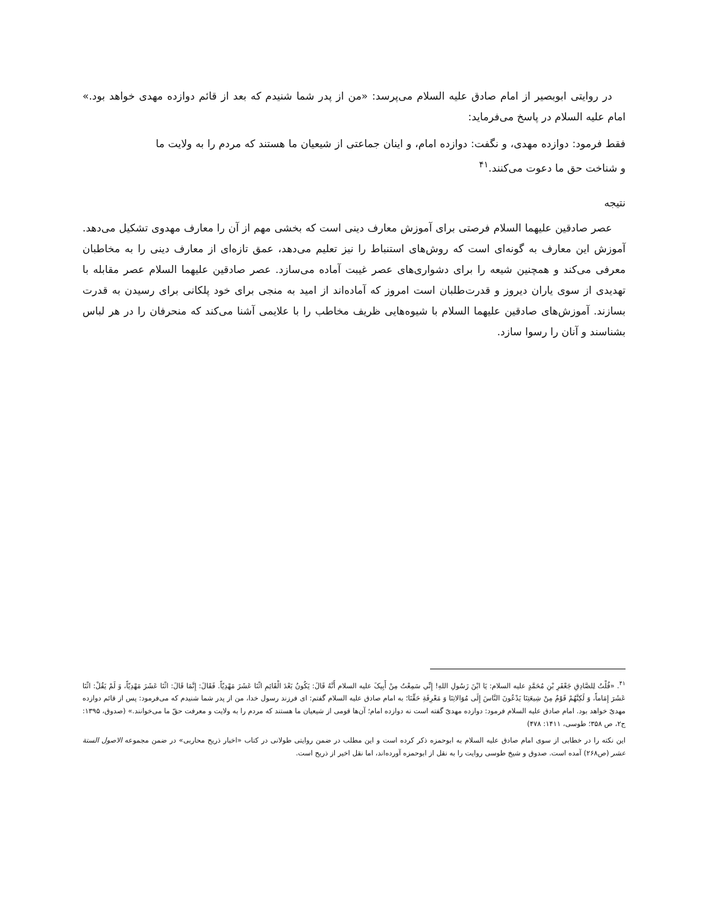در روایتی ابوبصیر از امام صادق علیه السلام می‌پرسد: «من از پدر شما شنیدم که بعد از قائم دوازده مهدی خواهد بود.» امام علیه السلام در پاسخ می‌فرماید:
فقط فرمود: دوازده مهدی، و نگفت: دوازده امام، و اینان جماعتی از شیعیان ما هستند که مردم را به ولایت ما و شناخت حق ما دعوت می‌کنند.<sup>۴۱</sup>
نتیجه
عصر صادقین علیهما السلام فرصتی برای آموزش معارف دینی است که بخشی مهم از آن را معارف مهدوی تشکیل می‌دهد. آموزش این معارف به گونه‌ای است که روش‌های استنباط را نیز تعلیم می‌دهد، عمق تازه‌ای از معارف دینی را به مخاطبان معرفی می‌کند و همچنین شیعه را برای دشواری‌های عصر غیبت آماده می‌سازد. عصر صادقین علیهما السلام عصر مقابله با تهدیدی از سوی یاران دیروز و قدرت‌طلبان است امروز که آماده‌اند از امید به منجی برای خود پلکانی برای رسیدن به قدرت بسازند. آموزش‌های صادقین علیهما السلام با شیوه‌هایی ظریف مخاطب را با علایمی آشنا می‌کند که منحرفان را در هر لباس بشناسند و آنان را رسوا سازد.
<sup>۴۱</sup>. «قُلْتُ لِلصَّادِقِ جَعْفَرِ بْنِ مُحَمَّدٍ علیه السلام: يَا ابْنَ رَسُولِ اللهِ! إِنِّي سَمِعْتُ مِنْ أَبِيکَ علیه السلام أَنَّهُ قَالَ: يَکُونُ بَعْدَ الْقَائِمِ اثْنَا عَشَرَ مَهْدِيّاً. فَقَالَ: إِنَّمَا قَالَ: اثْنَا عَشَرَ مَهْدِيّاً، وَ لَمْ يَقُلْ: اثْنَا عَشَرَ إِمَاماً، وَ لَکِنَّهُمْ قَوْمٌ مِنْ شِيعَتِنَا يَدْعُونَ النَّاسَ إِلَی مُوَالاتِنَا وَ مَعْرِفَةِ حَقِّنَا؛ به امام صادق علیه السلام گفتم: ای فرزند رسول خدا، من از پدر شما شنیدم که می‌فرمود: پس از قائم دوازده مهدیّ خواهد بود. امام صادق علیه السلام فرمود: دوازده مهدیّ گفته است نه دوازده امام؛ آن‌ها قومی از شیعیان ما هستند که مردم را به ولایت و معرفت حقّ ما می‌خوانند.» (صدوق، ۱۳۹۵: ج۲، ص ۳۵۸؛ طوسی، ۱۴۱۱: ۴۷۸)
این نکته را در خطابی از سوی امام صادق علیه السلام به ابوحمزه ذکر کرده است و این مطلب در ضمن روایتی طولانی در کتاب «اخبار ذریح محاربی» در ضمن مجموعه الاصول الستة عشر (ص۲۶۸) آمده است. صدوق و شیخ طوسی روایت را به نقل از ابوحمزه آورده‌اند، اما نقل اخیر از ذریح است.